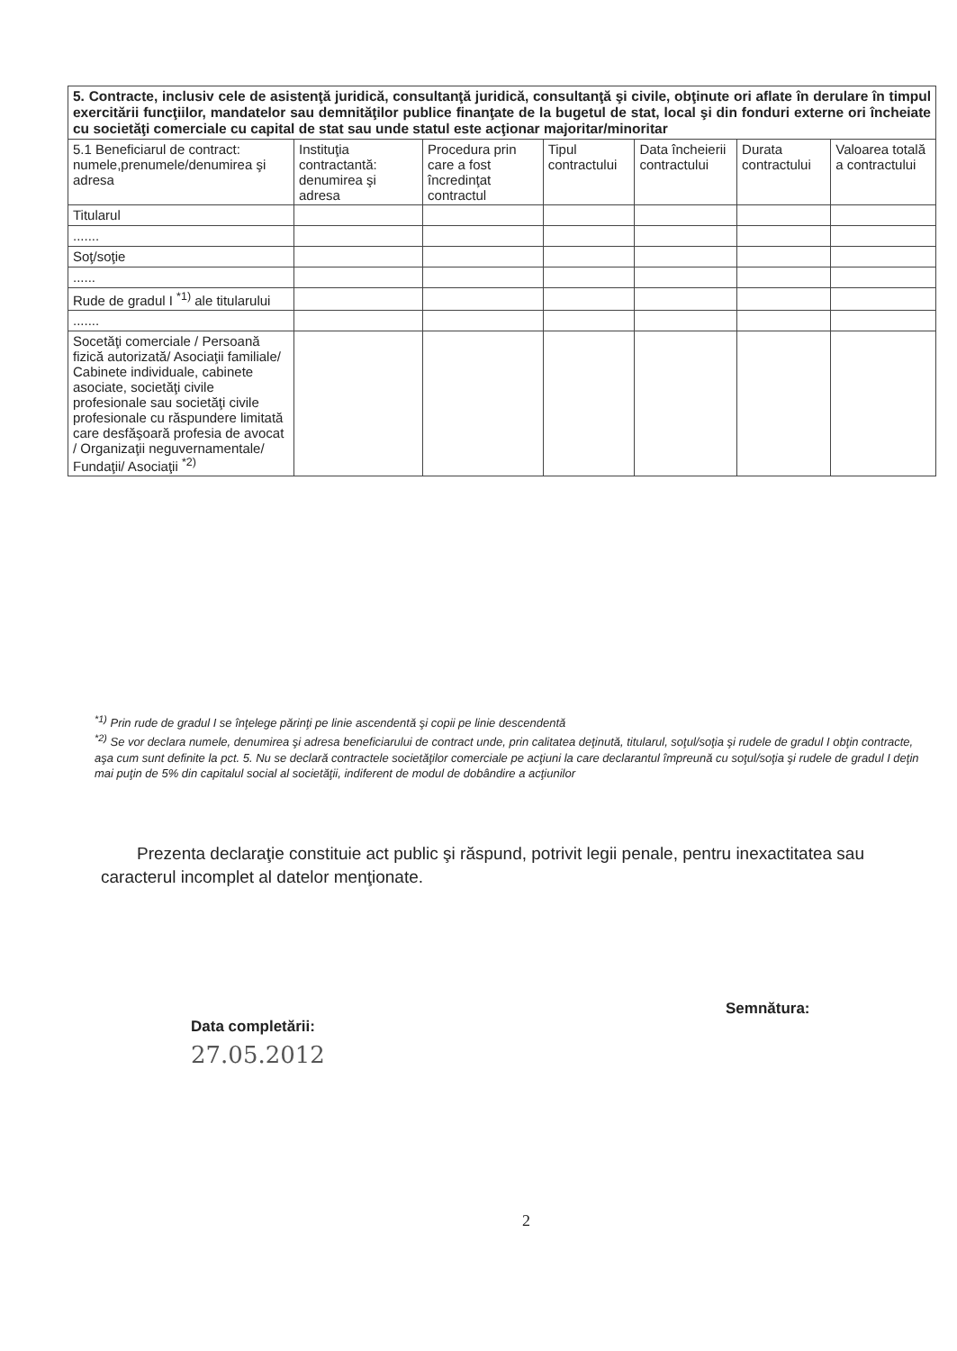| 5. Contracte, inclusiv cele de asistenţă juridică, consultanţă juridică, consultanţă şi civile, obţinute ori aflate în derulare în timpul exercitării funcţiilor, mandatelor sau demnităţilor publice finanţate de la bugetul de stat, local şi din fonduri externe ori încheiate cu societăţi comerciale cu capital de stat sau unde statul este acţionar majoritar/minoritar | | | | | | |
| 5.1 Beneficiarul de contract: numele,prenumele/denumirea şi adresa | Instituţia contractantă: denumirea şi adresa | Procedura prin care a fost încredinţat contractul | Tipul contractului | Data încheierii contractului | Durata contractului | Valoarea totală a contractului |
| Titularul | | | | | | |
| ....... | | | | | | |
| Soţ/soţie | | | | | | |
| ...... | | | | | | |
| Rude de gradul I <sup>*1)</sup> ale titularului | | | | | | |
| ....... | | | | | | |
| Socetăţi comerciale / Persoană fizică autorizată/ Asociaţii familiale/ Cabinete individuale, cabinete asociate, societăţi civile profesionale sau societăţi civile profesionale cu răspundere limitată care desfăşoară profesia de avocat / Organizaţii neguvernamentale/ Fundaţii/ Asociaţii <sup>*2)</sup> | | | | | | |
<sup>*1)</sup> Prin rude de gradul I se înţelege părinţi pe linie ascendentă şi copii pe linie descendentă
<sup>*2)</sup> Se vor declara numele, denumirea şi adresa beneficiarului de contract unde, prin calitatea deţinută, titularul, soţul/soţia şi rudele de gradul I obţin contracte, aşa cum sunt definite la pct. 5. Nu se declară contractele societăţilor comerciale pe acţiuni la care declarantul împreună cu soţul/soţia şi rudele de gradul I deţin mai puţin de 5% din capitalul social al societăţii, indiferent de modul de dobândire a acţiunilor
Prezenta declaraţie constituie act public şi răspund, potrivit legii penale, pentru inexactitatea sau caracterul incomplet al datelor menţionate.
Data completării:
27.05.2012
Semnătura:
2